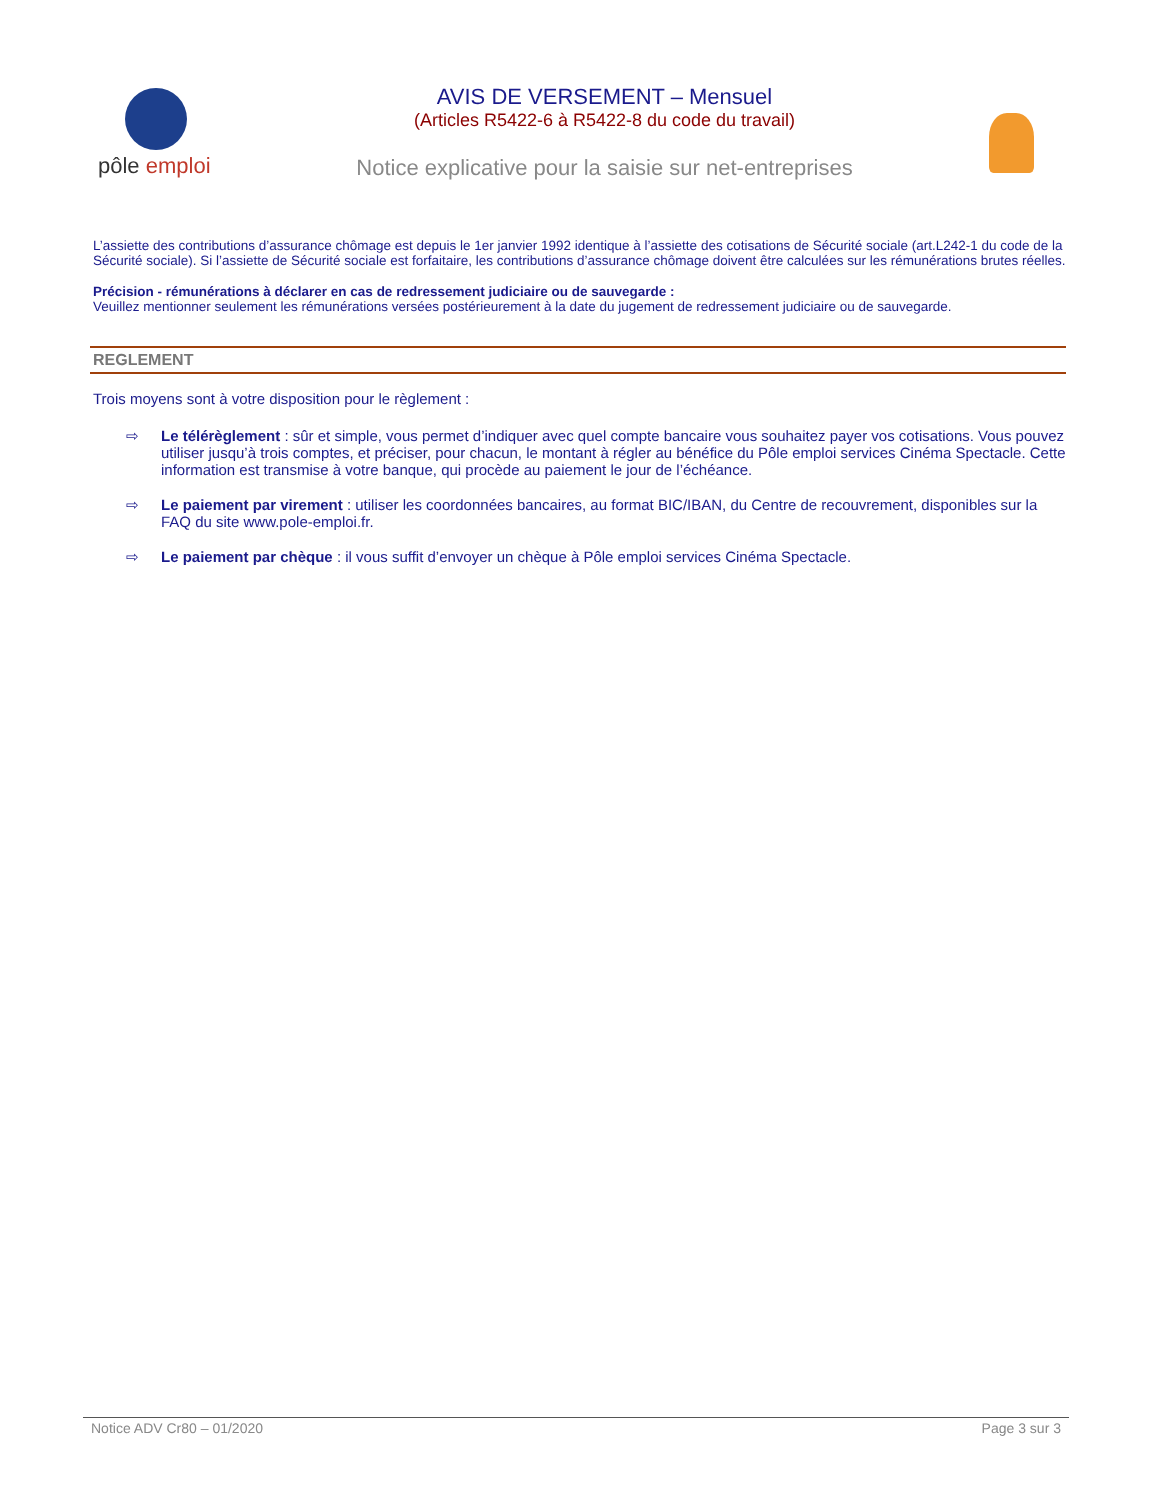pôle emploi
AVIS DE VERSEMENT – Mensuel
(Articles R5422-6 à R5422-8 du code du travail)
Notice explicative pour la saisie sur net-entreprises
L’assiette des contributions d’assurance chômage est depuis le 1er janvier 1992 identique à l’assiette des cotisations de Sécurité sociale (art.L242-1 du code de la Sécurité sociale). Si l’assiette de Sécurité sociale est forfaitaire, les contributions d’assurance chômage doivent être calculées sur les rémunérations brutes réelles.
Précision - rémunérations à déclarer en cas de redressement judiciaire ou de sauvegarde :
Veuillez mentionner seulement les rémunérations versées postérieurement à la date du jugement de redressement judiciaire ou de sauvegarde.
REGLEMENT
Trois moyens sont à votre disposition pour le règlement :
⇨ Le télérèglement : sûr et simple, vous permet d’indiquer avec quel compte bancaire vous souhaitez payer vos cotisations. Vous pouvez utiliser jusqu’à trois comptes, et préciser, pour chacun, le montant à régler au bénéfice du Pôle emploi services Cinéma Spectacle. Cette information est transmise à votre banque, qui procède au paiement le jour de l’échéance.
⇨ Le paiement par virement : utiliser les coordonnées bancaires, au format BIC/IBAN, du Centre de recouvrement, disponibles sur la FAQ du site www.pole-emploi.fr.
⇨ Le paiement par chèque : il vous suffit d’envoyer un chèque à Pôle emploi services Cinéma Spectacle.
Notice ADV Cr80 – 01/2020 Page 3 sur 3